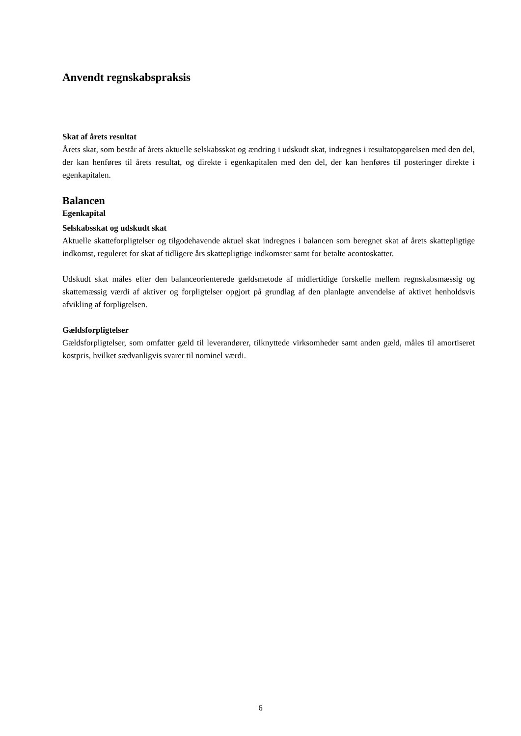Anvendt regnskabspraksis
Skat af årets resultat
Årets skat, som består af årets aktuelle selskabsskat og ændring i udskudt skat, indregnes i resultatopgørelsen med den del, der kan henføres til årets resultat, og direkte i egenkapitalen med den del, der kan henføres til posteringer direkte i egenkapitalen.
Balancen
Egenkapital
Selskabsskat og udskudt skat
Aktuelle skatteforpligtelser og tilgodehavende aktuel skat indregnes i balancen som beregnet skat af årets skattepligtige indkomst, reguleret for skat af tidligere års skattepligtige indkomster samt for betalte acontoskatter.
Udskudt skat måles efter den balanceorienterede gældsmetode af midlertidige forskelle mellem regnskabsmæssig og skattemæssig værdi af aktiver og forpligtelser opgjort på grundlag af den planlagte anvendelse af aktivet henholdsvis afvikling af forpligtelsen.
Gældsforpligtelser
Gældsforpligtelser, som omfatter gæld til leverandører, tilknyttede virksomheder samt anden gæld, måles til amortiseret kostpris, hvilket sædvanligvis svarer til nominel værdi.
6